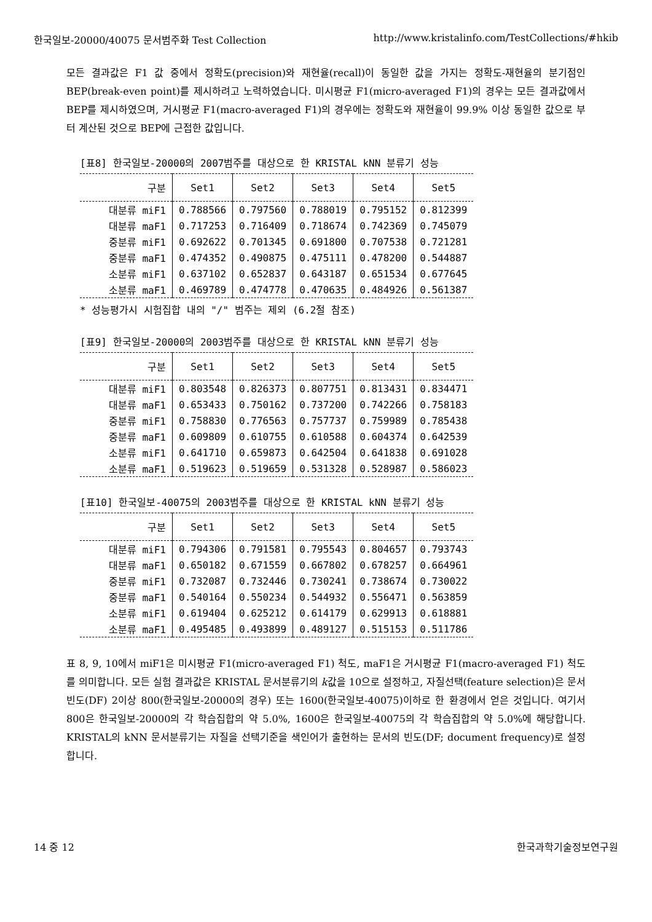한국일보-20000/40075 문서범주화 Test Collection http://www.kristalinfo.com/TestCollections/#hkib
모든 결과값은 F1 값 중에서 정확도(precision)와 재현율(recall)이 동일한 값을 가지는 정확도-재현율의 분기점인 BEP(break-even point)를 제시하려고 노력하였습니다. 미시평균 F1(micro-averaged F1)의 경우는 모든 결과값에서 BEP를 제시하였으며, 거시평균 F1(macro-averaged F1)의 경우에는 정확도와 재현율이 99.9% 이상 동일한 값으로 부터 계산된 것으로 BEP에 근접한 값입니다.
[표8] 한국일보-20000의 2007범주를 대상으로 한 KRISTAL kNN 분류기 성능
| 구분 | Set1 | Set2 | Set3 | Set4 | Set5 |
| --- | --- | --- | --- | --- | --- |
| 대분류 miF1 | 0.788566 | 0.797560 | 0.788019 | 0.795152 | 0.812399 |
| 대분류 maF1 | 0.717253 | 0.716409 | 0.718674 | 0.742369 | 0.745079 |
| 중분류 miF1 | 0.692622 | 0.701345 | 0.691800 | 0.707538 | 0.721281 |
| 중분류 maF1 | 0.474352 | 0.490875 | 0.475111 | 0.478200 | 0.544887 |
| 소분류 miF1 | 0.637102 | 0.652837 | 0.643187 | 0.651534 | 0.677645 |
| 소분류 maF1 | 0.469789 | 0.474778 | 0.470635 | 0.484926 | 0.561387 |
* 성능평가시 시험집합 내의 "/" 범주는 제외 (6.2절 참조)
[표9] 한국일보-20000의 2003범주를 대상으로 한 KRISTAL kNN 분류기 성능
| 구분 | Set1 | Set2 | Set3 | Set4 | Set5 |
| --- | --- | --- | --- | --- | --- |
| 대분류 miF1 | 0.803548 | 0.826373 | 0.807751 | 0.813431 | 0.834471 |
| 대분류 maF1 | 0.653433 | 0.750162 | 0.737200 | 0.742266 | 0.758183 |
| 중분류 miF1 | 0.758830 | 0.776563 | 0.757737 | 0.759989 | 0.785438 |
| 중분류 maF1 | 0.609809 | 0.610755 | 0.610588 | 0.604374 | 0.642539 |
| 소분류 miF1 | 0.641710 | 0.659873 | 0.642504 | 0.641838 | 0.691028 |
| 소분류 maF1 | 0.519623 | 0.519659 | 0.531328 | 0.528987 | 0.586023 |
[표10] 한국일보-40075의 2003범주를 대상으로 한 KRISTAL kNN 분류기 성능
| 구분 | Set1 | Set2 | Set3 | Set4 | Set5 |
| --- | --- | --- | --- | --- | --- |
| 대분류 miF1 | 0.794306 | 0.791581 | 0.795543 | 0.804657 | 0.793743 |
| 대분류 maF1 | 0.650182 | 0.671559 | 0.667802 | 0.678257 | 0.664961 |
| 중분류 miF1 | 0.732087 | 0.732446 | 0.730241 | 0.738674 | 0.730022 |
| 중분류 maF1 | 0.540164 | 0.550234 | 0.544932 | 0.556471 | 0.563859 |
| 소분류 miF1 | 0.619404 | 0.625212 | 0.614179 | 0.629913 | 0.618881 |
| 소분류 maF1 | 0.495485 | 0.493899 | 0.489127 | 0.515153 | 0.511786 |
표 8, 9, 10에서 miF1은 미시평균 F1(micro-averaged F1) 척도, maF1은 거시평균 F1(macro-averaged F1) 척도를 의미합니다. 모든 실험 결과값은 KRISTAL 문서분류기의 k값을 10으로 설정하고, 자질선택(feature selection)은 문서빈도(DF) 2이상 800(한국일보-20000의 경우) 또는 1600(한국일보-40075)이하로 한 환경에서 얻은 것입니다. 여기서 800은 한국일보-20000의 각 학습집합의 약 5.0%, 1600은 한국일보-40075의 각 학습집합의 약 5.0%에 해당합니다. KRISTAL의 kNN 문서분류기는 자질을 선택기준을 색인어가 출현하는 문서의 빈도(DF; document frequency)로 설정합니다.
14 중 12 한국과학기술정보연구원